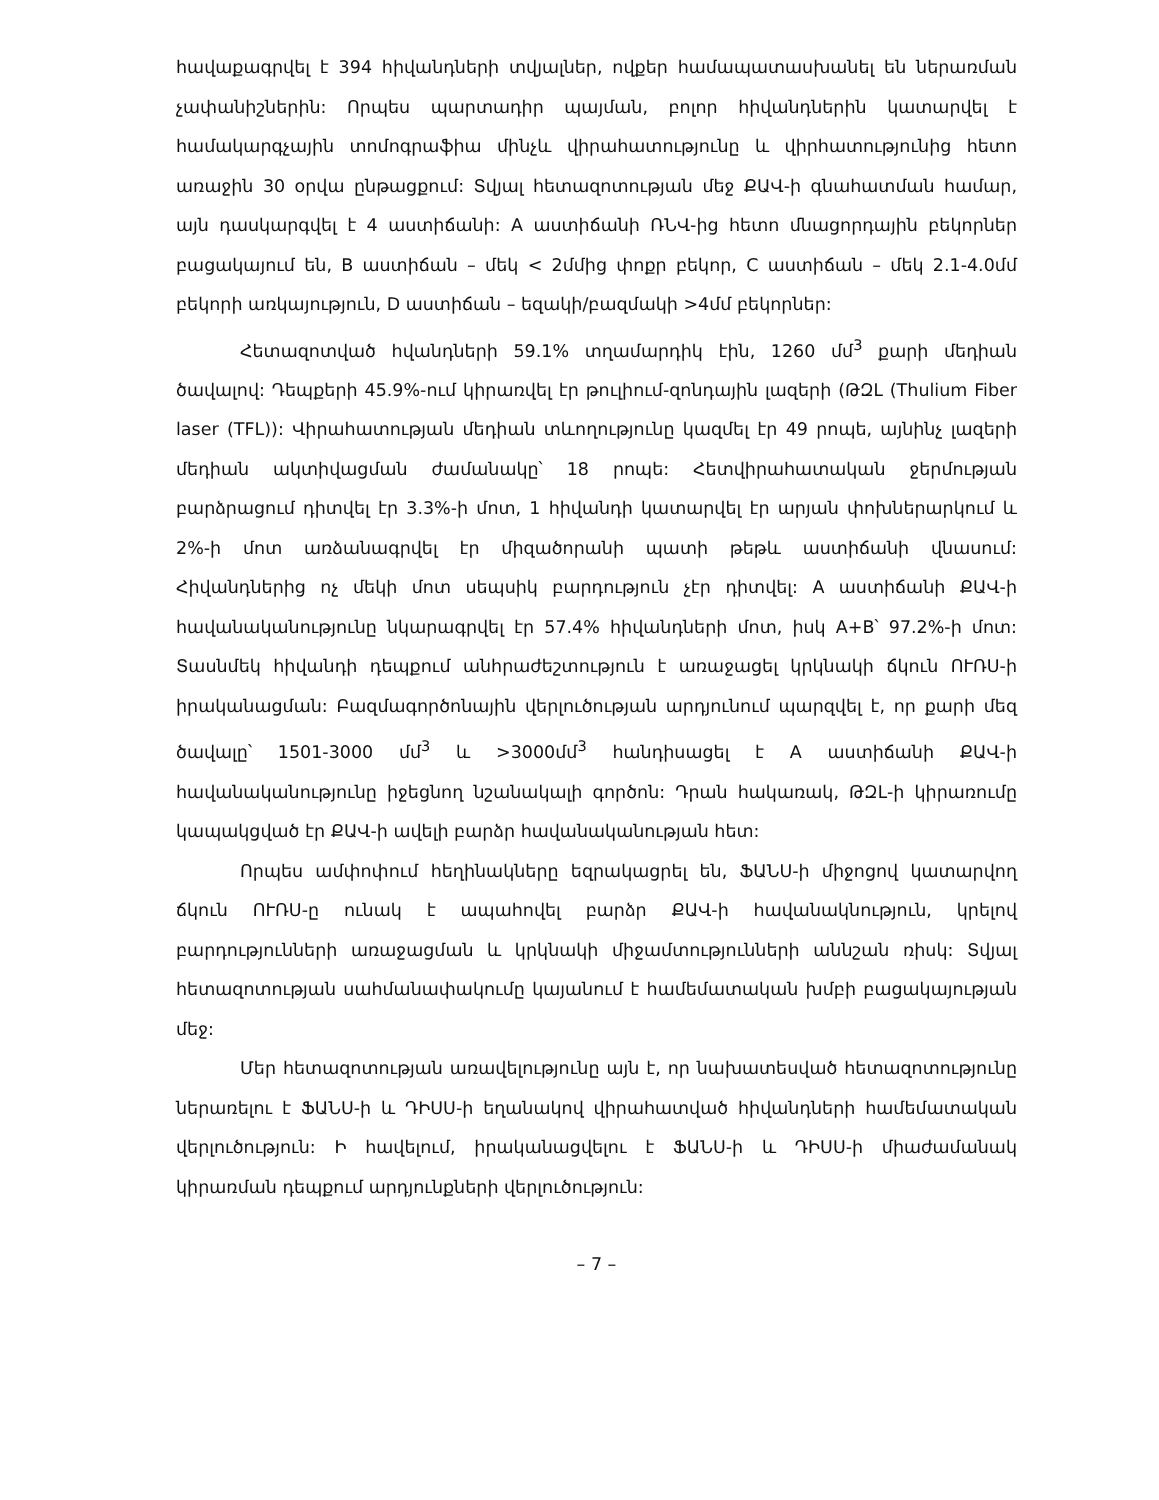հավաքագրվել է 394 հիվանդների տվյալներ, ովքեր համապատասխանել են ներառման չափանիշներին: Որպես պարտադիր պայման, բոլոր հիվանդներին կատարվել է համակարգչային տոմոգրաֆիա մինչև վիրահատությունը և վիրհատությունից հետո առաջին 30 օրվա ընթացքում: Տվյալ հետազոտության մեջ ՔԱՎ-ի գնահատման համար, այն դասկարգվել է 4 աստիճանի: A աստիճանի ՌՆՎ-ից հետո մնացորդային բեկորներ բացակայում են, B աստիճան – մեկ < 2մմից փոքր բեկոր, C աստիճան – մեկ 2.1-4.0մմ բեկորի առկայություն, D աստիճան – եզակի/բազմակի >4մմ բեկորներ:
Հետազոտված հվանդների 59.1% տղամարդիկ էին, 1260 մմ<sup>3</sup> քարի մեդիան ծավալով: Դեպքերի 45.9%-ում կիրառվել էր թուլիում-զոնդային լազերի (ԹԶԼ (Thulium Fiber laser (TFL)): Վիրահատության մեդիան տևողությունը կազմել էր 49 րոպե, այնինչ լազերի մեդիան ակտիվացման ժամանակը՝ 18 րոպե: Հետվիրահատական ջերմության բարձրացում դիտվել էր 3.3%-ի մոտ, 1 հիվանդի կատարվել էր արյան փոխներարկում և 2%-ի մոտ առձանագրվել էր միզածորանի պատի թեթև աստիճանի վնասում: Հիվանդներից ոչ մեկի մոտ սեպսիկ բարդություն չէր դիտվել: A աստիճանի ՔԱՎ-ի հավանականությունը նկարագրվել էր 57.4% հիվանդների մոտ, իսկ A+B՝ 97.2%-ի մոտ: Տասնմեկ հիվանդի դեպքում անհրաժեշտություն է առաջացել կրկնակի ճկուն ՈՒՌՍ-ի իրականացման: Բազմագործոնային վերլուծության արդյունում պարզվել է, որ քարի մեզ ծավալը՝ 1501-3000 մմ<sup>3</sup> և >3000մմ<sup>3</sup> հանդիսացել է A աստիճանի ՔԱՎ-ի հավանականությունը իջեցնող նշանակալի գործոն: Դրան հակառակ, ԹԶԼ-ի կիրառումը կապակցված էր ՔԱՎ-ի ավելի բարձր հավանականության հետ:
Որպես ամփոփում հեղինակները եզրակացրել են, ՖԱՆՍ-ի միջոցով կատարվող ճկուն ՈՒՌՍ-ը ունակ է ապահովել բարձր ՔԱՎ-ի հավանակնություն, կրելով բարդությունների առաջացման և կրկնակի միջամտությունների աննշան ռիսկ: Տվյալ հետազոտության սահմանափակումը կայանում է համեմատական խմբի բացակայության մեջ:
Մեր հետազոտության առավելությունը այն է, որ նախատեսված հետազոտությունը ներառելու է ՖԱՆՍ-ի և ԴԻՍՍ-ի եղանակով վիրահատված հիվանդների համեմատական վերլուծություն: Ի հավելում, իրականացվելու է ՖԱՆՍ-ի և ԴԻՍՍ-ի միաժամանակ կիրառման դեպքում արդյունքների վերլուծություն:
– 7 –